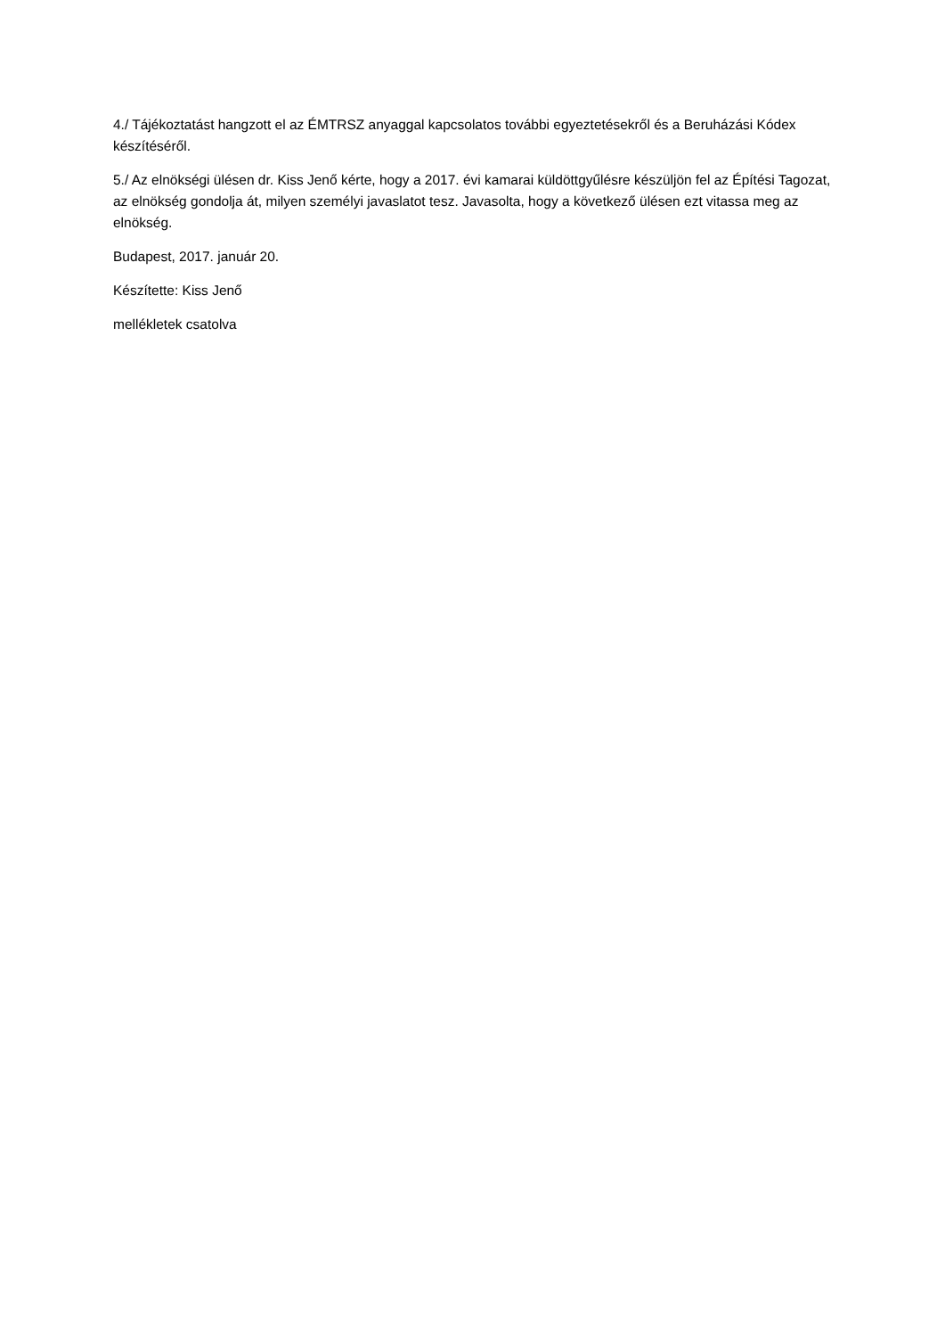4./ Tájékoztatást hangzott el az ÉMTRSZ anyaggal kapcsolatos további egyeztetésekről és a Beruházási Kódex készítéséről.
5./ Az elnökségi ülésen dr. Kiss Jenő kérte, hogy a 2017. évi kamarai küldöttgyűlésre készüljön fel az Építési Tagozat, az elnökség gondolja át, milyen személyi javaslatot tesz. Javasolta, hogy a következő ülésen ezt vitassa meg az elnökség.
Budapest, 2017. január 20.
Készítette: Kiss Jenő
mellékletek csatolva